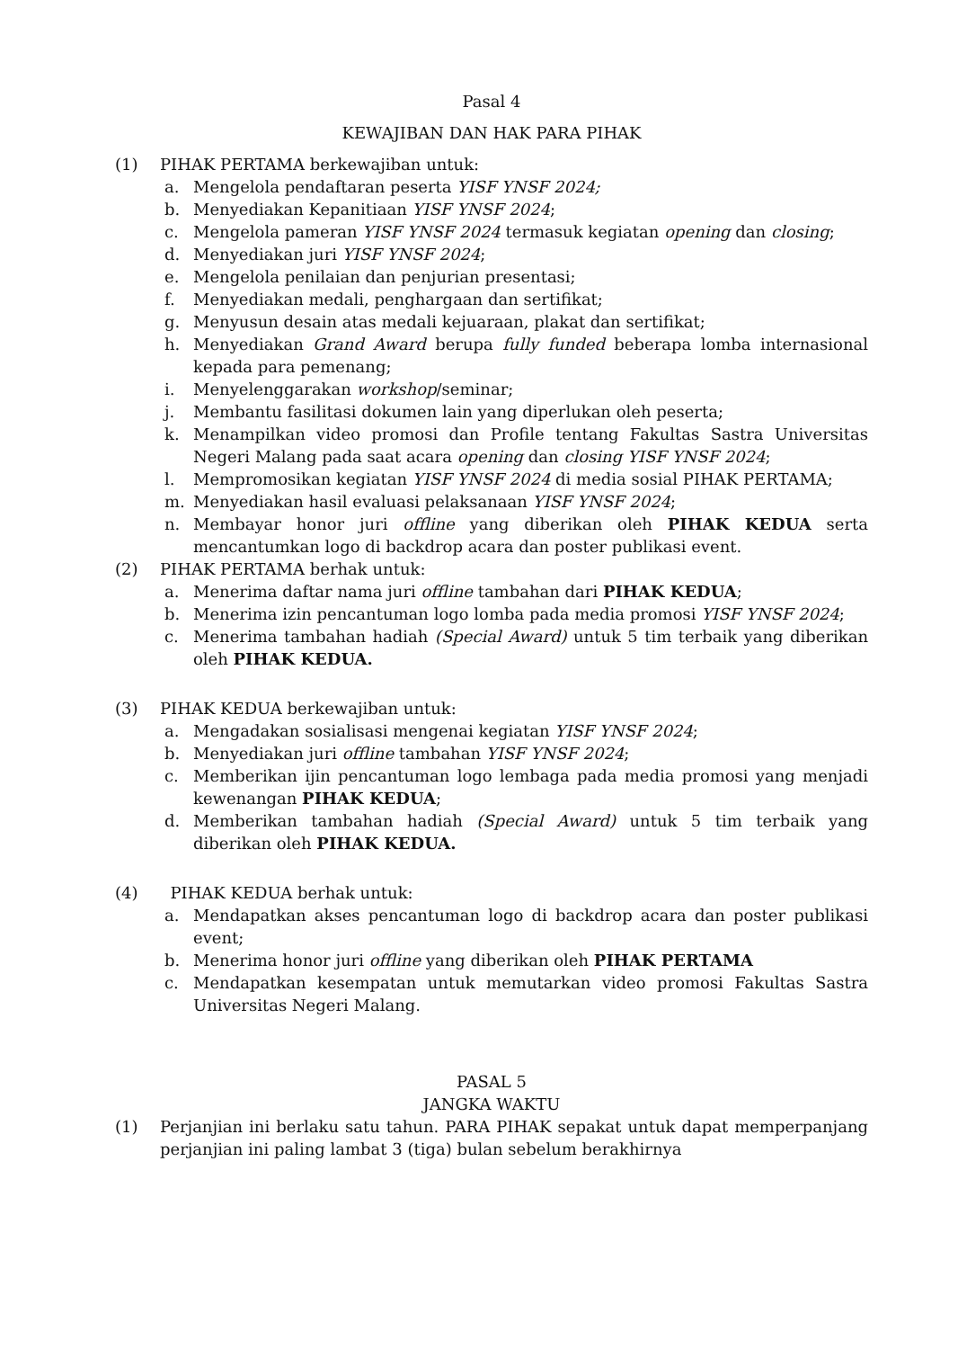Pasal 4
KEWAJIBAN DAN HAK PARA PIHAK
(1) PIHAK PERTAMA berkewajiban untuk:
a. Mengelola pendaftaran peserta YISF YNSF 2024;
b. Menyediakan Kepanitiaan YISF YNSF 2024;
c. Mengelola pameran YISF YNSF 2024 termasuk kegiatan opening dan closing;
d. Menyediakan juri YISF YNSF 2024;
e. Mengelola penilaian dan penjurian presentasi;
f. Menyediakan medali, penghargaan dan sertifikat;
g. Menyusun desain atas medali kejuaraan, plakat dan sertifikat;
h. Menyediakan Grand Award berupa fully funded beberapa lomba internasional kepada para pemenang;
i. Menyelenggarakan workshop/seminar;
j. Membantu fasilitasi dokumen lain yang diperlukan oleh peserta;
k. Menampilkan video promosi dan Profile tentang Fakultas Sastra Universitas Negeri Malang pada saat acara opening dan closing YISF YNSF 2024;
l. Mempromosikan kegiatan YISF YNSF 2024 di media sosial PIHAK PERTAMA;
m. Menyediakan hasil evaluasi pelaksanaan YISF YNSF 2024;
n. Membayar honor juri offline yang diberikan oleh PIHAK KEDUA serta mencantumkan logo di backdrop acara dan poster publikasi event.
(2) PIHAK PERTAMA berhak untuk:
a. Menerima daftar nama juri offline tambahan dari PIHAK KEDUA;
b. Menerima izin pencantuman logo lomba pada media promosi YISF YNSF 2024;
c. Menerima tambahan hadiah (Special Award) untuk 5 tim terbaik yang diberikan oleh PIHAK KEDUA.
(3) PIHAK KEDUA berkewajiban untuk:
a. Mengadakan sosialisasi mengenai kegiatan YISF YNSF 2024;
b. Menyediakan juri offline tambahan YISF YNSF 2024;
c. Memberikan ijin pencantuman logo lembaga pada media promosi yang menjadi kewenangan PIHAK KEDUA;
d. Memberikan tambahan hadiah (Special Award) untuk 5 tim terbaik yang diberikan oleh PIHAK KEDUA.
(4) PIHAK KEDUA berhak untuk:
a. Mendapatkan akses pencantuman logo di backdrop acara dan poster publikasi event;
b. Menerima honor juri offline yang diberikan oleh PIHAK PERTAMA
c. Mendapatkan kesempatan untuk memutarkan video promosi Fakultas Sastra Universitas Negeri Malang.
PASAL 5
JANGKA WAKTU
(1) Perjanjian ini berlaku satu tahun. PARA PIHAK sepakat untuk dapat memperpanjang perjanjian ini paling lambat 3 (tiga) bulan sebelum berakhirnya